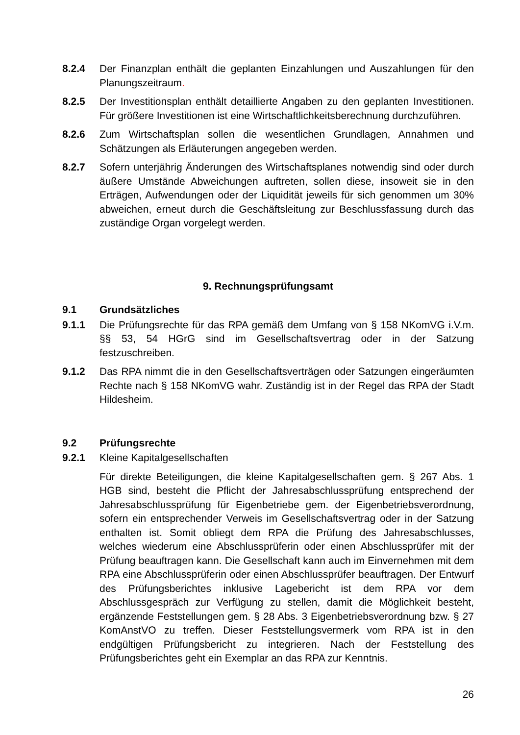8.2.4 Der Finanzplan enthält die geplanten Einzahlungen und Auszahlungen für den Planungszeitraum.
8.2.5 Der Investitionsplan enthält detaillierte Angaben zu den geplanten Investitionen. Für größere Investitionen ist eine Wirtschaftlichkeitsberechnung durchzuführen.
8.2.6 Zum Wirtschaftsplan sollen die wesentlichen Grundlagen, Annahmen und Schätzungen als Erläuterungen angegeben werden.
8.2.7 Sofern unterjährig Änderungen des Wirtschaftsplanes notwendig sind oder durch äußere Umstände Abweichungen auftreten, sollen diese, insoweit sie in den Erträgen, Aufwendungen oder der Liquidität jeweils für sich genommen um 30% abweichen, erneut durch die Geschäftsleitung zur Beschlussfassung durch das zuständige Organ vorgelegt werden.
9. Rechnungsprüfungsamt
9.1 Grundsätzliches
9.1.1 Die Prüfungsrechte für das RPA gemäß dem Umfang von § 158 NKomVG i.V.m. §§ 53, 54 HGrG sind im Gesellschaftsvertrag oder in der Satzung festzuschreiben.
9.1.2 Das RPA nimmt die in den Gesellschaftsverträgen oder Satzungen eingeräumten Rechte nach § 158 NKomVG wahr. Zuständig ist in der Regel das RPA der Stadt Hildesheim.
9.2 Prüfungsrechte
9.2.1 Kleine Kapitalgesellschaften
Für direkte Beteiligungen, die kleine Kapitalgesellschaften gem. § 267 Abs. 1 HGB sind, besteht die Pflicht der Jahresabschlussprüfung entsprechend der Jahresabschlussprüfung für Eigenbetriebe gem. der Eigenbetriebsverordnung, sofern ein entsprechender Verweis im Gesellschaftsvertrag oder in der Satzung enthalten ist. Somit obliegt dem RPA die Prüfung des Jahresabschlusses, welches wiederum eine Abschlussprüferin oder einen Abschlussprüfer mit der Prüfung beauftragen kann. Die Gesellschaft kann auch im Einvernehmen mit dem RPA eine Abschlussprüferin oder einen Abschlussprüfer beauftragen. Der Entwurf des Prüfungsberichtes inklusive Lagebericht ist dem RPA vor dem Abschlussgespräch zur Verfügung zu stellen, damit die Möglichkeit besteht, ergänzende Feststellungen gem. § 28 Abs. 3 Eigenbetriebsverordnung bzw. § 27 KomAnstVO zu treffen. Dieser Feststellungsvermerk vom RPA ist in den endgültigen Prüfungsbericht zu integrieren. Nach der Feststellung des Prüfungsberichtes geht ein Exemplar an das RPA zur Kenntnis.
26